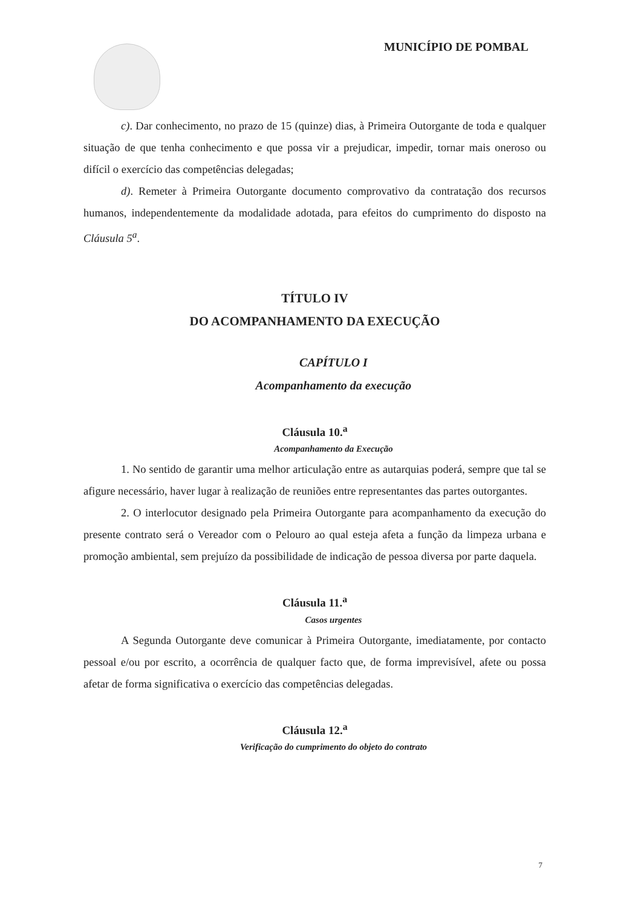MUNICÍPIO DE POMBAL
c). Dar conhecimento, no prazo de 15 (quinze) dias, à Primeira Outorgante de toda e qualquer situação de que tenha conhecimento e que possa vir a prejudicar, impedir, tornar mais oneroso ou difícil o exercício das competências delegadas;
d). Remeter à Primeira Outorgante documento comprovativo da contratação dos recursos humanos, independentemente da modalidade adotada, para efeitos do cumprimento do disposto na Cláusula 5<sup>a</sup>.
TÍTULO IV
DO ACOMPANHAMENTO DA EXECUÇÃO
CAPÍTULO I
Acompanhamento da execução
Cláusula 10.<sup>a</sup>
Acompanhamento da Execução
1. No sentido de garantir uma melhor articulação entre as autarquias poderá, sempre que tal se afigure necessário, haver lugar à realização de reuniões entre representantes das partes outorgantes.
2. O interlocutor designado pela Primeira Outorgante para acompanhamento da execução do presente contrato será o Vereador com o Pelouro ao qual esteja afeta a função da limpeza urbana e promoção ambiental, sem prejuízo da possibilidade de indicação de pessoa diversa por parte daquela.
Cláusula 11.<sup>a</sup>
Casos urgentes
A Segunda Outorgante deve comunicar à Primeira Outorgante, imediatamente, por contacto pessoal e/ou por escrito, a ocorrência de qualquer facto que, de forma imprevisível, afete ou possa afetar de forma significativa o exercício das competências delegadas.
Cláusula 12.<sup>a</sup>
Verificação do cumprimento do objeto do contrato
7